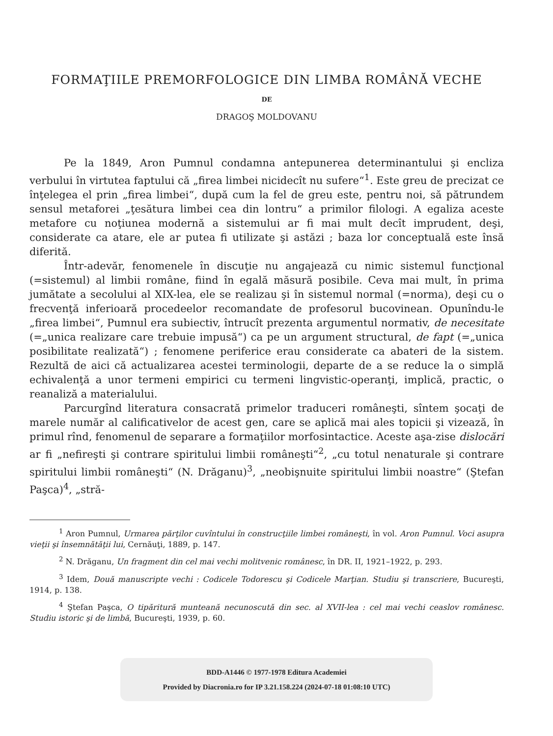FORMAŢIILE PREMORFOLOGICE DIN LIMBA ROMÂNĂ VECHE
DE
DRAGOŞ MOLDOVANU
Pe la 1849, Aron Pumnul condamna antepunerea determinantului şi encliza verbului în virtutea faptului că „firea limbei nicidecît nu sufere“<sup>1</sup>. Este greu de precizat ce înţelegea el prin „firea limbei“, după cum la fel de greu este, pentru noi, să pătrundem sensul metaforei „ţesătura limbei cea din lontru“ a primilor filologi. A egaliza aceste metafore cu noţiunea modernă a sistemului ar fi mai mult decît imprudent, deşi, considerate ca atare, ele ar putea fi utilizate şi astăzi ; baza lor conceptuală este însă diferită.
Într-adevăr, fenomenele în discuţie nu angajează cu nimic sistemul funcţional (=sistemul) al limbii române, fiind în egală măsură posibile. Ceva mai mult, în prima jumătate a secolului al XIX-lea, ele se realizau şi în sistemul normal (=norma), deşi cu o frecvenţă inferioară procedeelor recomandate de profesorul bucovinean. Opunîndu-le „firea limbei“, Pumnul era subiectiv, întrucît prezenta argumentul normativ, de necesitate (=„unica realizare care trebuie impusă“) ca pe un argument structural, de fapt (=„unica posibilitate realizată“) ; fenomene periferice erau considerate ca abateri de la sistem. Rezultă de aici că actualizarea acestei terminologii, departe de a se reduce la o simplă echivalenţă a unor termeni empirici cu termeni lingvistic-operanţi, implică, practic, o reanaliză a materialului.
Parcurgînd literatura consacrată primelor traduceri româneşti, sîntem şocaţi de marele număr al calificativelor de acest gen, care se aplică mai ales topicii şi vizează, în primul rînd, fenomenul de separare a formaţiilor morfosintactice. Aceste aşa-zise dislocări ar fi „nefireşti şi contrare spiritului limbii româneşti“<sup>2</sup>, „cu totul nenaturale şi contrare spiritului limbii româneşti“ (N. Drăganu)<sup>3</sup>, „neobişnuite spiritului limbii noastre“ (Ştefan Paşca)<sup>4</sup>, „stră-
<sup>1</sup> Aron Pumnul, Urmarea părţilor cuvîntului în construcţiile limbei româneşti, în vol. Aron Pumnul. Voci asupra vieţii şi însemnătăţii lui, Cernăuţi, 1889, p. 147.
<sup>2</sup> N. Drăganu, Un fragment din cel mai vechi molitvenic românesc, în DR. II, 1921–1922, p. 293.
<sup>3</sup> Idem, Două manuscripte vechi : Codicele Todorescu şi Codicele Marţian. Studiu şi transcriere, Bucureşti, 1914, p. 138.
<sup>4</sup> Ştefan Paşca, O tipăritură munteană necunoscută din sec. al XVII-lea : cel mai vechi ceaslov românesc. Studiu istoric şi de limbă, Bucureşti, 1939, p. 60.
BDD-A1446 © 1977-1978 Editura Academiei
Provided by Diacronia.ro for IP 3.21.158.224 (2024-07-18 01:08:10 UTC)